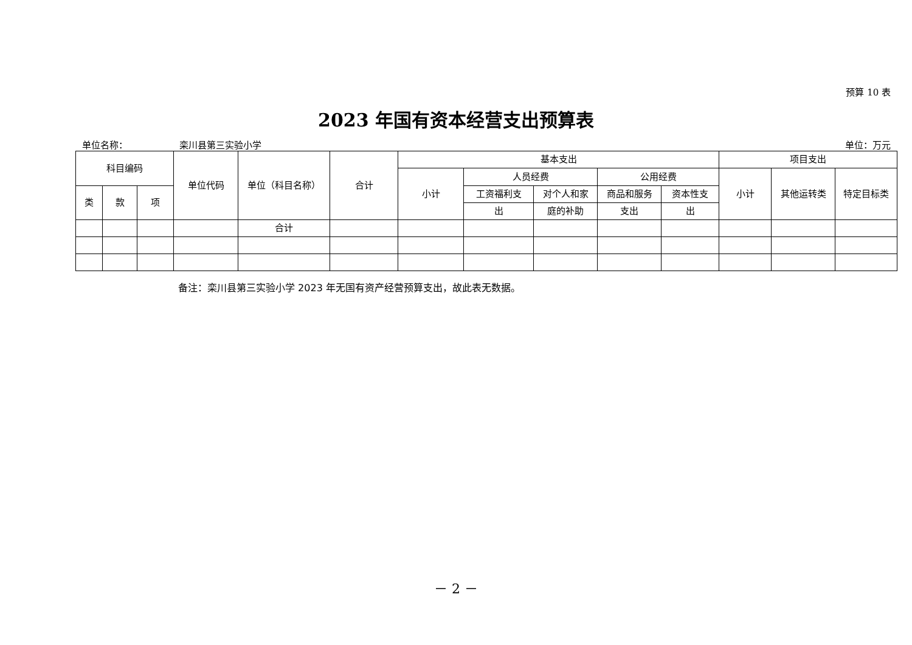预算 10 表
2023 年国有资本经营支出预算表
单位名称： 栾川县第三实验小学 单位：万元
| 科目编码 | | | 单位代码 | 单位（科目名称） | 合计 | 基本支出 | | | | | 项目支出 | | |
| --- | --- | --- | --- | --- | --- | --- | --- | --- | --- | --- | --- | --- | --- |
| | | | | | | 小计 | 人员经费 | | 公用经费 | | 小计 | 其他运转类 | 特定目标类 |
| 类 | 款 | 项 | | | | | 工资福利支 | 对个人和家 | 商品和服务 | 资本性支 | | | |
| | | | | | | | 出 | 庭的补助 | 支出 | 出 | | | |
| | | | | 合计 | | | | | | | | | |
备注：栾川县第三实验小学 2023 年无国有资产经营预算支出，故此表无数据。
－ 2 －